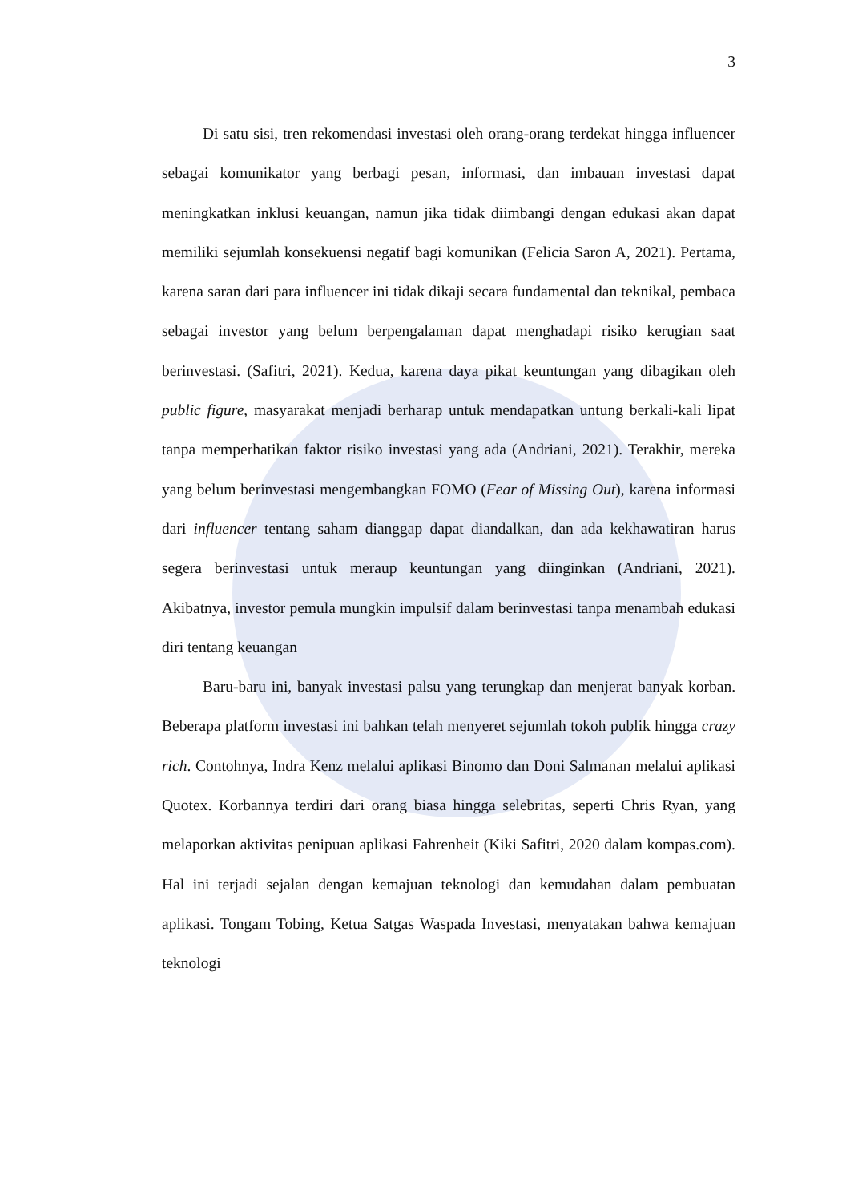3
Di satu sisi, tren rekomendasi investasi oleh orang-orang terdekat hingga influencer sebagai komunikator yang berbagi pesan, informasi, dan imbauan investasi dapat meningkatkan inklusi keuangan, namun jika tidak diimbangi dengan edukasi akan dapat memiliki sejumlah konsekuensi negatif bagi komunikan (Felicia Saron A, 2021). Pertama, karena saran dari para influencer ini tidak dikaji secara fundamental dan teknikal, pembaca sebagai investor yang belum berpengalaman dapat menghadapi risiko kerugian saat berinvestasi. (Safitri, 2021). Kedua, karena daya pikat keuntungan yang dibagikan oleh public figure, masyarakat menjadi berharap untuk mendapatkan untung berkali-kali lipat tanpa memperhatikan faktor risiko investasi yang ada (Andriani, 2021). Terakhir, mereka yang belum berinvestasi mengembangkan FOMO (Fear of Missing Out), karena informasi dari influencer tentang saham dianggap dapat diandalkan, dan ada kekhawatiran harus segera berinvestasi untuk meraup keuntungan yang diinginkan (Andriani, 2021). Akibatnya, investor pemula mungkin impulsif dalam berinvestasi tanpa menambah edukasi diri tentang keuangan
Baru-baru ini, banyak investasi palsu yang terungkap dan menjerat banyak korban. Beberapa platform investasi ini bahkan telah menyeret sejumlah tokoh publik hingga crazy rich. Contohnya, Indra Kenz melalui aplikasi Binomo dan Doni Salmanan melalui aplikasi Quotex. Korbannya terdiri dari orang biasa hingga selebritas, seperti Chris Ryan, yang melaporkan aktivitas penipuan aplikasi Fahrenheit (Kiki Safitri, 2020 dalam kompas.com). Hal ini terjadi sejalan dengan kemajuan teknologi dan kemudahan dalam pembuatan aplikasi. Tongam Tobing, Ketua Satgas Waspada Investasi, menyatakan bahwa kemajuan teknologi